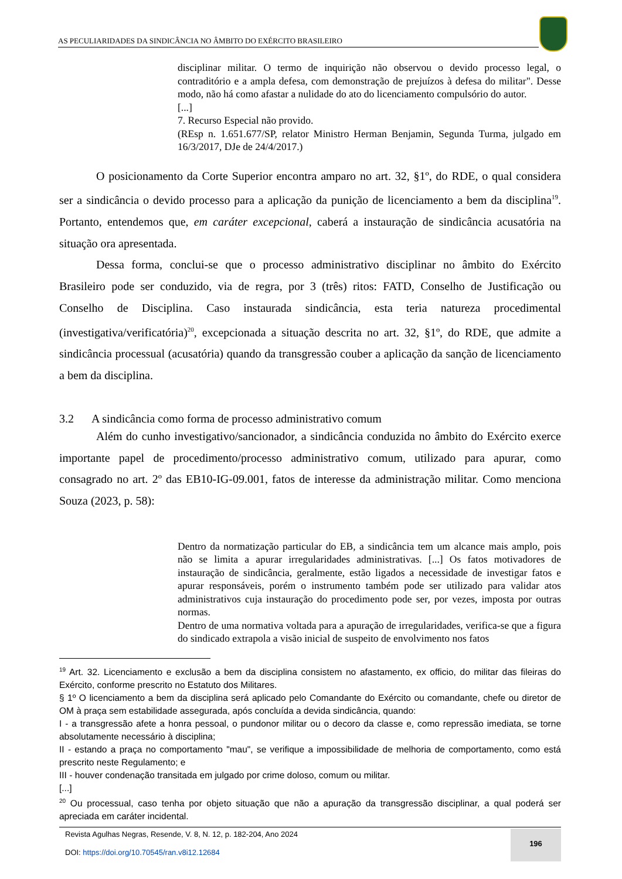AS PECULIARIDADES DA SINDICÂNCIA NO ÂMBITO DO EXÉRCITO BRASILEIRO
disciplinar militar. O termo de inquirição não observou o devido processo legal, o contraditório e a ampla defesa, com demonstração de prejuízos à defesa do militar". Desse modo, não há como afastar a nulidade do ato do licenciamento compulsório do autor.
[...]
7. Recurso Especial não provido.
(REsp n. 1.651.677/SP, relator Ministro Herman Benjamin, Segunda Turma, julgado em 16/3/2017, DJe de 24/4/2017.)
O posicionamento da Corte Superior encontra amparo no art. 32, §1º, do RDE, o qual considera ser a sindicância o devido processo para a aplicação da punição de licenciamento a bem da disciplina<sup>19</sup>. Portanto, entendemos que, em caráter excepcional, caberá a instauração de sindicância acusatória na situação ora apresentada.
Dessa forma, conclui-se que o processo administrativo disciplinar no âmbito do Exército Brasileiro pode ser conduzido, via de regra, por 3 (três) ritos: FATD, Conselho de Justificação ou Conselho de Disciplina. Caso instaurada sindicância, esta teria natureza procedimental (investigativa/verificatória)<sup>20</sup>, excepcionada a situação descrita no art. 32, §1º, do RDE, que admite a sindicância processual (acusatória) quando da transgressão couber a aplicação da sanção de licenciamento a bem da disciplina.
3.2 A sindicância como forma de processo administrativo comum
Além do cunho investigativo/sancionador, a sindicância conduzida no âmbito do Exército exerce importante papel de procedimento/processo administrativo comum, utilizado para apurar, como consagrado no art. 2º das EB10-IG-09.001, fatos de interesse da administração militar. Como menciona Souza (2023, p. 58):
Dentro da normatização particular do EB, a sindicância tem um alcance mais amplo, pois não se limita a apurar irregularidades administrativas. [...] Os fatos motivadores de instauração de sindicância, geralmente, estão ligados a necessidade de investigar fatos e apurar responsáveis, porém o instrumento também pode ser utilizado para validar atos administrativos cuja instauração do procedimento pode ser, por vezes, imposta por outras normas.
Dentro de uma normativa voltada para a apuração de irregularidades, verifica-se que a figura do sindicado extrapola a visão inicial de suspeito de envolvimento nos fatos
<sup>19</sup> Art. 32. Licenciamento e exclusão a bem da disciplina consistem no afastamento, ex officio, do militar das fileiras do Exército, conforme prescrito no Estatuto dos Militares.
§ 1º O licenciamento a bem da disciplina será aplicado pelo Comandante do Exército ou comandante, chefe ou diretor de OM à praça sem estabilidade assegurada, após concluída a devida sindicância, quando:
I - a transgressão afete a honra pessoal, o pundonor militar ou o decoro da classe e, como repressão imediata, se torne absolutamente necessário à disciplina;
II - estando a praça no comportamento "mau", se verifique a impossibilidade de melhoria de comportamento, como está prescrito neste Regulamento; e
III - houver condenação transitada em julgado por crime doloso, comum ou militar.
[...]
<sup>20</sup> Ou processual, caso tenha por objeto situação que não a apuração da transgressão disciplinar, a qual poderá ser apreciada em caráter incidental.
Revista Agulhas Negras, Resende, V. 8, N. 12, p. 182-204, Ano 2024
DOI: https://doi.org/10.70545/ran.v8i12.12684
196